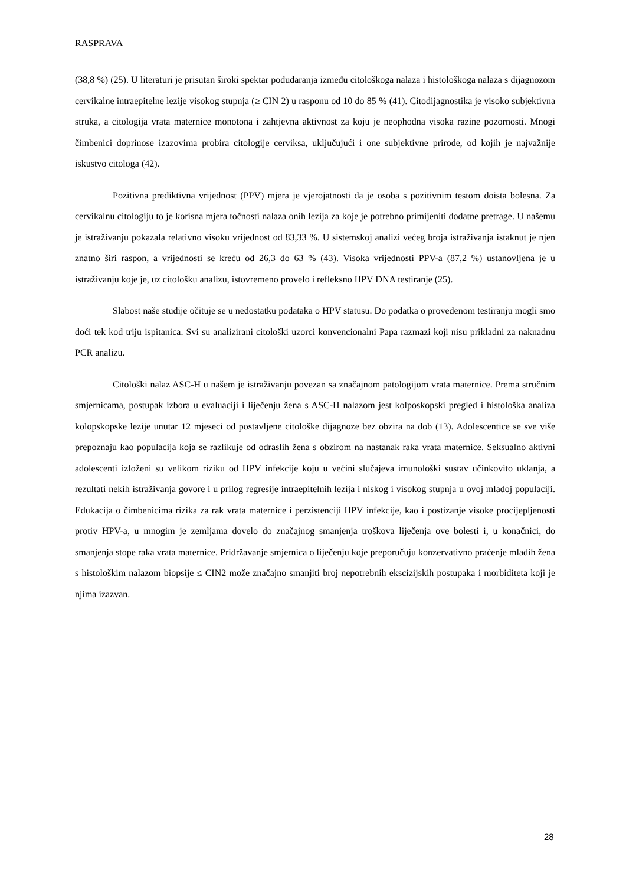RASPRAVA
(38,8 %) (25). U literaturi je prisutan široki spektar podudaranja između citološkoga nalaza i histološkoga nalaza s dijagnozom cervikalne intraepitelne lezije visokog stupnja (≥ CIN 2) u rasponu od 10 do 85 % (41). Citodijagnostika je visoko subjektivna struka, a citologija vrata maternice monotona i zahtjevna aktivnost za koju je neophodna visoka razine pozornosti. Mnogi čimbenici doprinose izazovima probira citologije cerviksa, uključujući i one subjektivne prirode, od kojih je najvažnije iskustvo citologa (42).
Pozitivna prediktivna vrijednost (PPV) mjera je vjerojatnosti da je osoba s pozitivnim testom doista bolesna. Za cervikalnu citologiju to je korisna mjera točnosti nalaza onih lezija za koje je potrebno primijeniti dodatne pretrage. U našemu je istraživanju pokazala relativno visoku vrijednost od 83,33 %. U sistemskoj analizi većeg broja istraživanja istaknut je njen znatno širi raspon, a vrijednosti se kreću od 26,3 do 63 % (43). Visoka vrijednosti PPV-a (87,2 %) ustanovljena je u istraživanju koje je, uz citološku analizu, istovremeno provelo i refleksno HPV DNA testiranje (25).
Slabost naše studije očituje se u nedostatku podataka o HPV statusu. Do podatka o provedenom testiranju mogli smo doći tek kod triju ispitanica. Svi su analizirani citološki uzorci konvencionalni Papa razmazi koji nisu prikladni za naknadnu PCR analizu.
Citološki nalaz ASC-H u našem je istraživanju povezan sa značajnom patologijom vrata maternice. Prema stručnim smjernicama, postupak izbora u evaluaciji i liječenju žena s ASC-H nalazom jest kolposkopski pregled i histološka analiza kolopskopske lezije unutar 12 mjeseci od postavljene citološke dijagnoze bez obzira na dob (13). Adolescentice se sve više prepoznaju kao populacija koja se razlikuje od odraslih žena s obzirom na nastanak raka vrata maternice. Seksualno aktivni adolescenti izloženi su velikom riziku od HPV infekcije koju u većini slučajeva imunološki sustav učinkovito uklanja, a rezultati nekih istraživanja govore i u prilog regresije intraepitelnih lezija i niskog i visokog stupnja u ovoj mladoj populaciji. Edukacija o čimbenicima rizika za rak vrata maternice i perzistenciji HPV infekcije, kao i postizanje visoke procijepljenosti protiv HPV-a, u mnogim je zemljama dovelo do značajnog smanjenja troškova liječenja ove bolesti i, u konačnici, do smanjenja stope raka vrata maternice. Pridržavanje smjernica o liječenju koje preporučuju konzervativno praćenje mladih žena s histološkim nalazom biopsije ≤ CIN2 može značajno smanjiti broj nepotrebnih ekscizijskih postupaka i morbiditeta koji je njima izazvan.
28